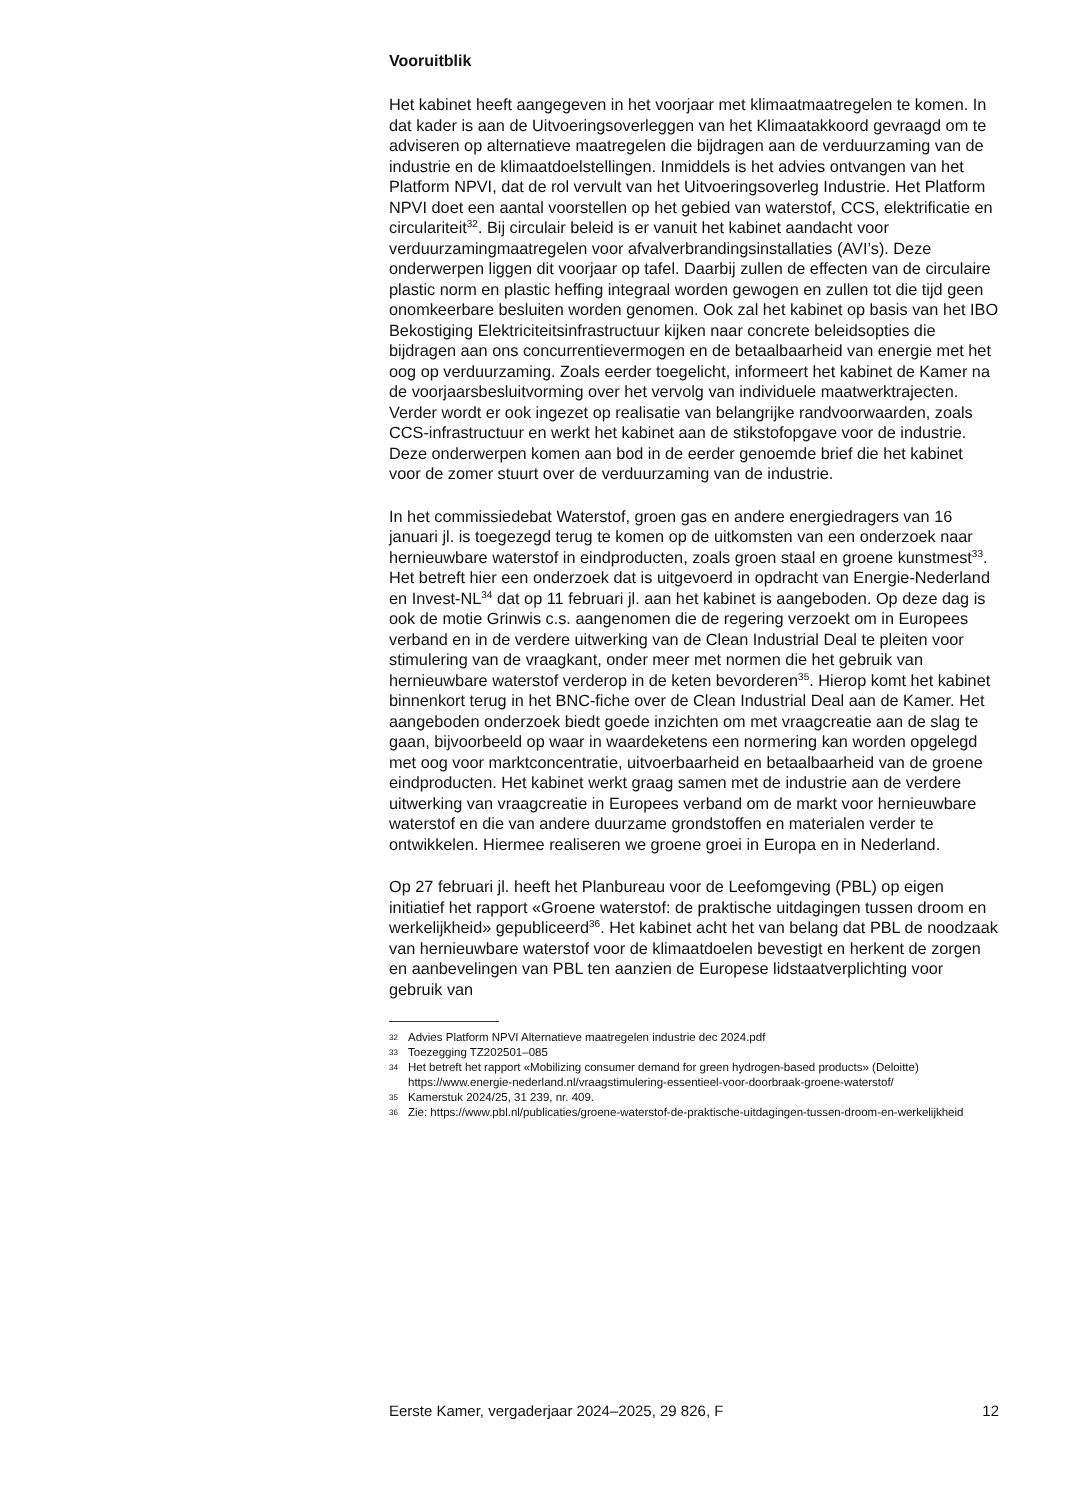Vooruitblik
Het kabinet heeft aangegeven in het voorjaar met klimaatmaatregelen te komen. In dat kader is aan de Uitvoeringsoverleggen van het Klimaatakkoord gevraagd om te adviseren op alternatieve maatregelen die bijdragen aan de verduurzaming van de industrie en de klimaatdoelstellingen. Inmiddels is het advies ontvangen van het Platform NPVI, dat de rol vervult van het Uitvoeringsoverleg Industrie. Het Platform NPVI doet een aantal voorstellen op het gebied van waterstof, CCS, elektrificatie en circulariteit<sup>32</sup>. Bij circulair beleid is er vanuit het kabinet aandacht voor verduurzamingmaatregelen voor afvalverbrandingsinstallaties (AVI’s). Deze onderwerpen liggen dit voorjaar op tafel. Daarbij zullen de effecten van de circulaire plastic norm en plastic heffing integraal worden gewogen en zullen tot die tijd geen onomkeerbare besluiten worden genomen. Ook zal het kabinet op basis van het IBO Bekostiging Elektriciteitsinfrastructuur kijken naar concrete beleidsopties die bijdragen aan ons concurrentievermogen en de betaalbaarheid van energie met het oog op verduurzaming. Zoals eerder toegelicht, informeert het kabinet de Kamer na de voorjaarsbesluitvorming over het vervolg van individuele maatwerktrajecten. Verder wordt er ook ingezet op realisatie van belangrijke randvoorwaarden, zoals CCS-infrastructuur en werkt het kabinet aan de stikstofopgave voor de industrie. Deze onderwerpen komen aan bod in de eerder genoemde brief die het kabinet voor de zomer stuurt over de verduurzaming van de industrie.
In het commissiedebat Waterstof, groen gas en andere energiedragers van 16 januari jl. is toegezegd terug te komen op de uitkomsten van een onderzoek naar hernieuwbare waterstof in eindproducten, zoals groen staal en groene kunstmest<sup>33</sup>. Het betreft hier een onderzoek dat is uitgevoerd in opdracht van Energie-Nederland en Invest-NL<sup>34</sup> dat op 11 februari jl. aan het kabinet is aangeboden. Op deze dag is ook de motie Grinwis c.s. aangenomen die de regering verzoekt om in Europees verband en in de verdere uitwerking van de Clean Industrial Deal te pleiten voor stimulering van de vraagkant, onder meer met normen die het gebruik van hernieuwbare waterstof verderop in de keten bevorderen<sup>35</sup>. Hierop komt het kabinet binnenkort terug in het BNC-fiche over de Clean Industrial Deal aan de Kamer. Het aangeboden onderzoek biedt goede inzichten om met vraagcreatie aan de slag te gaan, bijvoorbeeld op waar in waardeketens een normering kan worden opgelegd met oog voor marktconcentratie, uitvoerbaarheid en betaalbaarheid van de groene eindproducten. Het kabinet werkt graag samen met de industrie aan de verdere uitwerking van vraagcreatie in Europees verband om de markt voor hernieuwbare waterstof en die van andere duurzame grondstoffen en materialen verder te ontwikkelen. Hiermee realiseren we groene groei in Europa en in Nederland.
Op 27 februari jl. heeft het Planbureau voor de Leefomgeving (PBL) op eigen initiatief het rapport «Groene waterstof: de praktische uitdagingen tussen droom en werkelijkheid» gepubliceerd<sup>36</sup>. Het kabinet acht het van belang dat PBL de noodzaak van hernieuwbare waterstof voor de klimaatdoelen bevestigt en herkent de zorgen en aanbevelingen van PBL ten aanzien de Europese lidstaatverplichting voor gebruik van
32
Advies Platform NPVI Alternatieve maatregelen industrie dec 2024.pdf
33
Toezegging TZ202501–085
34
Het betreft het rapport «Mobilizing consumer demand for green hydrogen-based products» (Deloitte) https://www.energie-nederland.nl/vraagstimulering-essentieel-voor-doorbraak-groene-waterstof/
35
Kamerstuk 2024/25, 31 239, nr. 409.
36
Zie: https://www.pbl.nl/publicaties/groene-waterstof-de-praktische-uitdagingen-tussen-droom-en-werkelijkheid
Eerste Kamer, vergaderjaar 2024–2025, 29 826, F 12